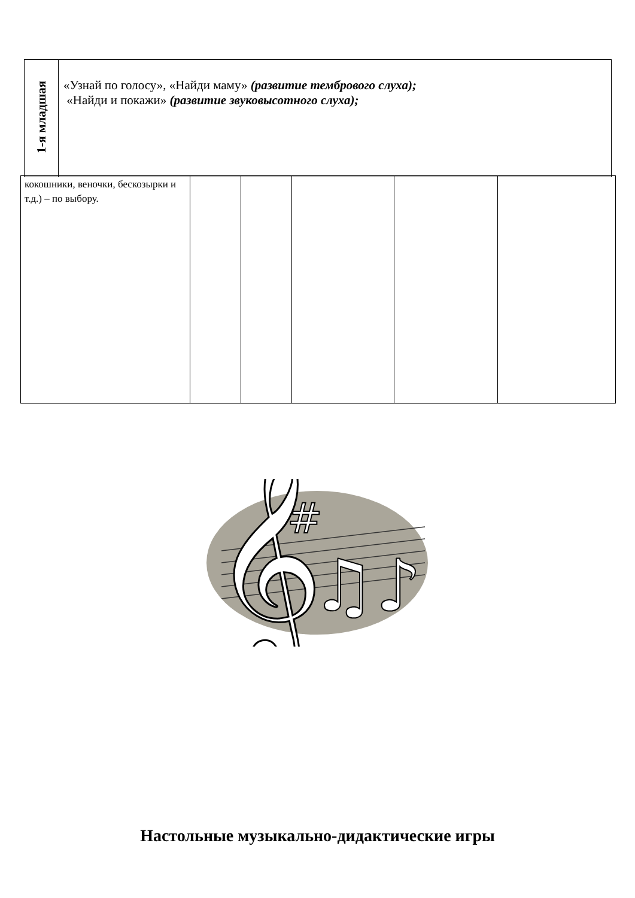| 1-я младшая | «Узнай по голосу», «Найди маму» (развитие тембрового слуха); «Найди и покажи» (развитие звуковысотного слуха); |
| кокошники, веночки, бескозырки и т.д.) – по выбору. | | | | | |
𝄞
#
♫♪
Настольные музыкально-дидактические игры